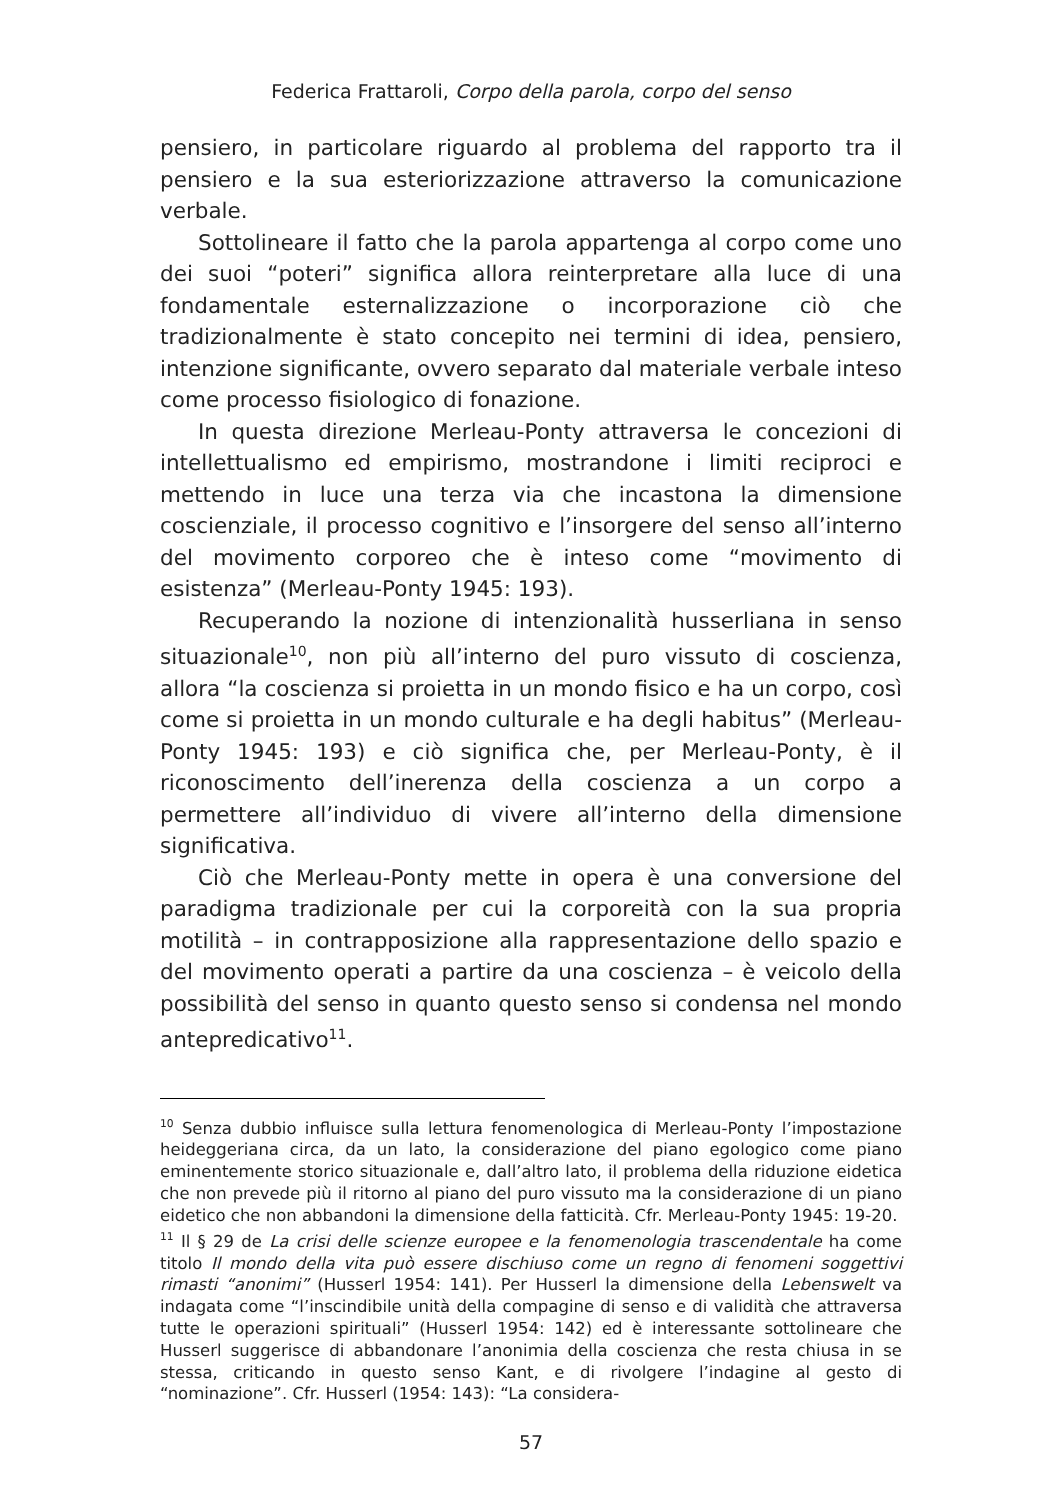Federica Frattaroli, Corpo della parola, corpo del senso
pensiero, in particolare riguardo al problema del rapporto tra il pensiero e la sua esteriorizzazione attraverso la comunicazione verbale.
Sottolineare il fatto che la parola appartenga al corpo come uno dei suoi “poteri” significa allora reinterpretare alla luce di una fondamentale esternalizzazione o incorporazione ciò che tradizionalmente è stato concepito nei termini di idea, pensiero, intenzione significante, ovvero separato dal materiale verbale inteso come processo fisiologico di fonazione.
In questa direzione Merleau-Ponty attraversa le concezioni di intellettualismo ed empirismo, mostrandone i limiti reciproci e mettendo in luce una terza via che incastona la dimensione coscienziale, il processo cognitivo e l’insorgere del senso all’interno del movimento corporeo che è inteso come “movimento di esistenza” (Merleau-Ponty 1945: 193).
Recuperando la nozione di intenzionalità husserliana in senso situazionale<sup>10</sup>, non più all’interno del puro vissuto di coscienza, allora “la coscienza si proietta in un mondo fisico e ha un corpo, così come si proietta in un mondo culturale e ha degli habitus” (Merleau-Ponty 1945: 193) e ciò significa che, per Merleau-Ponty, è il riconoscimento dell’inerenza della coscienza a un corpo a permettere all’individuo di vivere all’interno della dimensione significativa.
Ciò che Merleau-Ponty mette in opera è una conversione del paradigma tradizionale per cui la corporeità con la sua propria motilità – in contrapposizione alla rappresentazione dello spazio e del movimento operati a partire da una coscienza – è veicolo della possibilità del senso in quanto questo senso si condensa nel mondo antepredicativo<sup>11</sup>.
<sup>10</sup> Senza dubbio influisce sulla lettura fenomenologica di Merleau-Ponty l’impostazione heideggeriana circa, da un lato, la considerazione del piano egologico come piano eminentemente storico situazionale e, dall’altro lato, il problema della riduzione eidetica che non prevede più il ritorno al piano del puro vissuto ma la considerazione di un piano eidetico che non abbandoni la dimensione della fatticità. Cfr. Merleau-Ponty 1945: 19-20.
<sup>11</sup> Il § 29 de La crisi delle scienze europee e la fenomenologia trascendentale ha come titolo Il mondo della vita può essere dischiuso come un regno di fenomeni soggettivi rimasti “anonimi” (Husserl 1954: 141). Per Husserl la dimensione della Lebenswelt va indagata come “l’inscindibile unità della compagine di senso e di validità che attraversa tutte le operazioni spirituali” (Husserl 1954: 142) ed è interessante sottolineare che Husserl suggerisce di abbandonare l’anonimia della coscienza che resta chiusa in se stessa, criticando in questo senso Kant, e di rivolgere l’indagine al gesto di “nominazione”. Cfr. Husserl (1954: 143): “La considera-
57